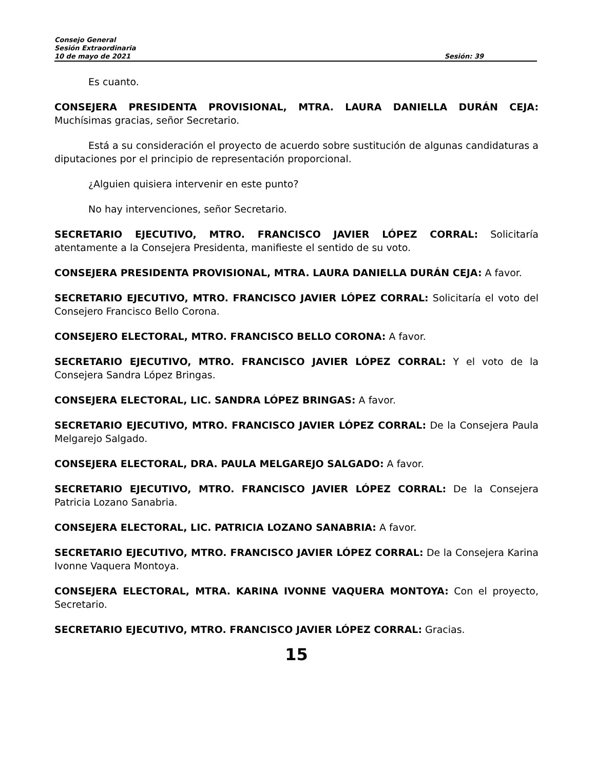Consejo General
Sesión Extraordinaria
10 de mayo de 2021 Sesión: 39
Es cuanto.
CONSEJERA PRESIDENTA PROVISIONAL, MTRA. LAURA DANIELLA DURÁN CEJA: Muchísimas gracias, señor Secretario.
Está a su consideración el proyecto de acuerdo sobre sustitución de algunas candidaturas a diputaciones por el principio de representación proporcional.
¿Alguien quisiera intervenir en este punto?
No hay intervenciones, señor Secretario.
SECRETARIO EJECUTIVO, MTRO. FRANCISCO JAVIER LÓPEZ CORRAL: Solicitaría atentamente a la Consejera Presidenta, manifieste el sentido de su voto.
CONSEJERA PRESIDENTA PROVISIONAL, MTRA. LAURA DANIELLA DURÁN CEJA: A favor.
SECRETARIO EJECUTIVO, MTRO. FRANCISCO JAVIER LÓPEZ CORRAL: Solicitaría el voto del Consejero Francisco Bello Corona.
CONSEJERO ELECTORAL, MTRO. FRANCISCO BELLO CORONA: A favor.
SECRETARIO EJECUTIVO, MTRO. FRANCISCO JAVIER LÓPEZ CORRAL: Y el voto de la Consejera Sandra López Bringas.
CONSEJERA ELECTORAL, LIC. SANDRA LÓPEZ BRINGAS: A favor.
SECRETARIO EJECUTIVO, MTRO. FRANCISCO JAVIER LÓPEZ CORRAL: De la Consejera Paula Melgarejo Salgado.
CONSEJERA ELECTORAL, DRA. PAULA MELGAREJO SALGADO: A favor.
SECRETARIO EJECUTIVO, MTRO. FRANCISCO JAVIER LÓPEZ CORRAL: De la Consejera Patricia Lozano Sanabria.
CONSEJERA ELECTORAL, LIC. PATRICIA LOZANO SANABRIA: A favor.
SECRETARIO EJECUTIVO, MTRO. FRANCISCO JAVIER LÓPEZ CORRAL: De la Consejera Karina Ivonne Vaquera Montoya.
CONSEJERA ELECTORAL, MTRA. KARINA IVONNE VAQUERA MONTOYA: Con el proyecto, Secretario.
SECRETARIO EJECUTIVO, MTRO. FRANCISCO JAVIER LÓPEZ CORRAL: Gracias.
15